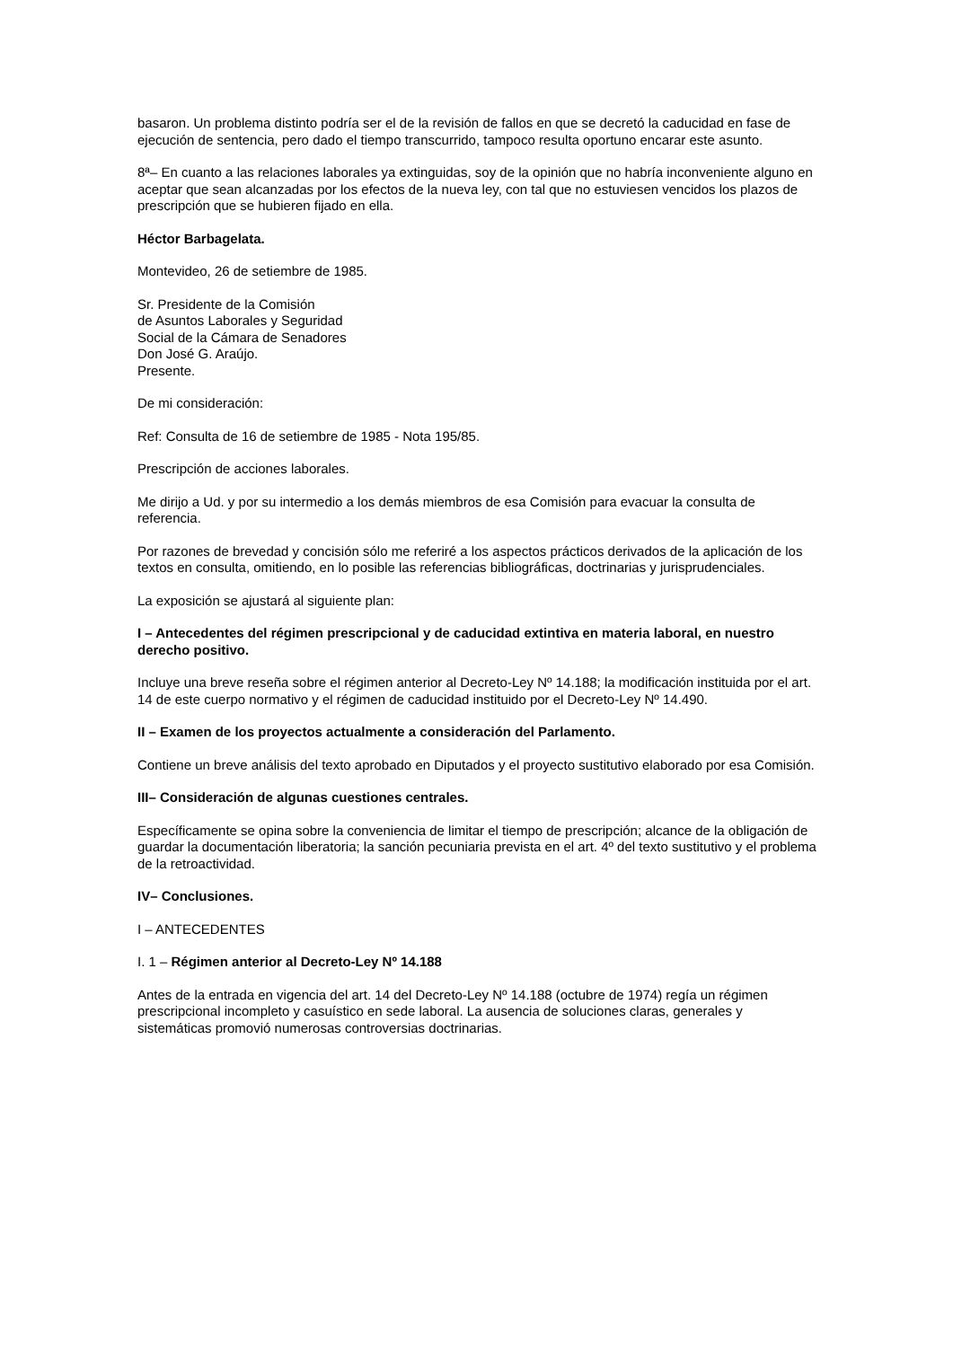basaron. Un problema distinto podría ser el de la revisión de fallos en que se decretó la caducidad en fase de ejecución de sentencia, pero dado el tiempo transcurrido, tampoco resulta oportuno encarar este asunto.
8ª– En cuanto a las relaciones laborales ya extinguidas, soy de la opinión que no habría inconveniente alguno en aceptar que sean alcanzadas por los efectos de la nueva ley, con tal que no estuviesen vencidos los plazos de prescripción que se hubieren fijado en ella.
Héctor Barbagelata.
Montevideo, 26 de setiembre de 1985.
Sr. Presidente de la Comisión
de Asuntos Laborales y Seguridad
Social de la Cámara de Senadores
Don José G. Araújo.
Presente.
De mi consideración:
Ref: Consulta de 16 de setiembre de 1985 - Nota 195/85.
Prescripción de acciones laborales.
Me dirijo a Ud. y por su intermedio a los demás miembros de esa Comisión para evacuar la consulta de referencia.
Por razones de brevedad y concisión sólo me referiré a los aspectos prácticos derivados de la aplicación de los textos en consulta, omitiendo, en lo posible las referencias bibliográficas, doctrinarias y jurisprudenciales.
La exposición se ajustará al siguiente plan:
I – Antecedentes del régimen prescripcional y de caducidad extintiva en materia laboral, en nuestro derecho positivo.
Incluye una breve reseña sobre el régimen anterior al Decreto-Ley Nº 14.188; la modificación instituida por el art. 14 de este cuerpo normativo y el régimen de caducidad instituido por el Decreto-Ley Nº 14.490.
II – Examen de los proyectos actualmente a consideración del Parlamento.
Contiene un breve análisis del texto aprobado en Diputados y el proyecto sustitutivo elaborado por esa Comisión.
III– Consideración de algunas cuestiones centrales.
Específicamente se opina sobre la conveniencia de limitar el tiempo de prescripción; alcance de la obligación de guardar la documentación liberatoria; la sanción pecuniaria prevista en el art. 4º del texto sustitutivo y el problema de la retroactividad.
IV– Conclusiones.
I – ANTECEDENTES
I. 1 – Régimen anterior al Decreto-Ley Nº 14.188
Antes de la entrada en vigencia del art. 14 del Decreto-Ley Nº 14.188 (octubre de 1974) regía un régimen prescripcional incompleto y casuístico en sede laboral. La ausencia de soluciones claras, generales y sistemáticas promovió numerosas controversias doctrinarias.